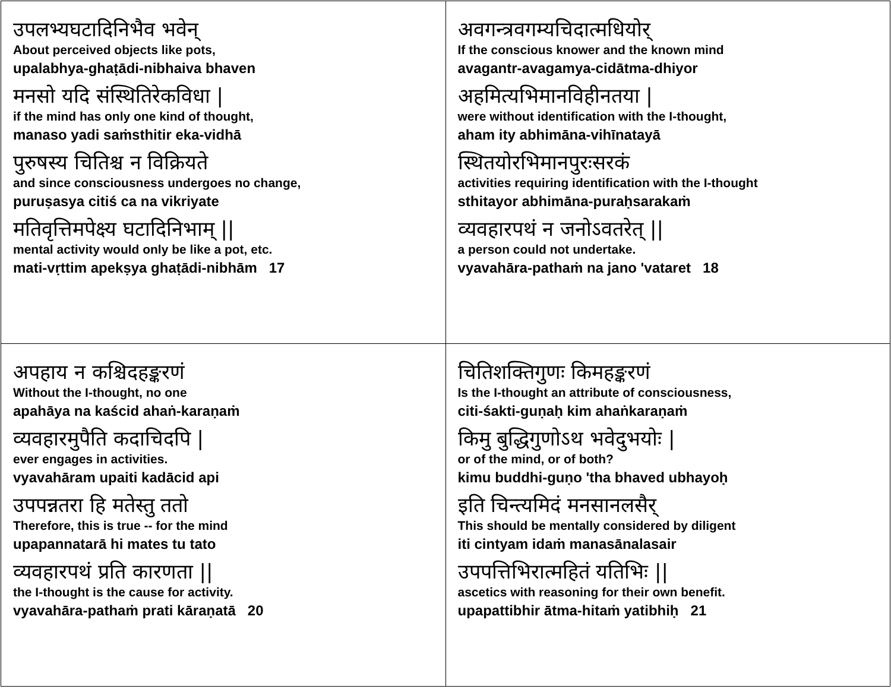| उपलभ्यघटादिनिभैव भवेन् About perceived objects like pots, upalabhya-ghaṭādi-nibhaiva bhaven मनसो यदि संस्थितिरेकविधा / if the mind has only one kind of thought, manaso yadi saṁsthitir eka-vidhā पुरुषस्य चितिश्च न विक्रियते and since consciousness undergoes no change, puruṣasya citiś ca na vikriyate मतिवृत्तिमपेक्ष्य घटादिनिभाम् // mental activity would only be like a pot, etc. mati-vṛttim apekṣya ghaṭādi-nibhām 17 | अवगन्त्रवगम्यचिदात्मधियोर् If the conscious knower and the known mind avagantr-avagamya-cidātma-dhiyor अहमित्यभिमानविहीनतया / were without identification with the I-thought, aham ity abhimāna-vihīnatayā स्थितयोरभिमानपुरःसरकं activities requiring identification with the I-thought sthitayor abhimāna-puraḥsarakaṁ व्यवहारपथं न जनोऽवतरेत् // a person could not undertake. vyavahāra-pathaṁ na jano 'vataret 18 |
| अपहाय न कश्चिदहङ्करणं Without the I-thought, no one apahāya na kaścid ahaṅ-karaṇaṁ व्यवहारमुपैति कदाचिदपि / ever engages in activities. vyavahāram upaiti kadācid api उपपन्नतरा हि मतेस्तु ततो Therefore, this is true -- for the mind upapannatarā hi mates tu tato व्यवहारपथं प्रति कारणता // the I-thought is the cause for activity. vyavahāra-pathaṁ prati kāraṇatā 20 | चितिशक्तिगुणः किमहङ्करणं Is the I-thought an attribute of consciousness, citi-śakti-guṇaḥ kim ahaṅkaraṇaṁ किमु बुद्धिगुणोऽथ भवेदुभयोः / or of the mind, or of both? kimu buddhi-guṇo 'tha bhaved ubhayoḥ इति चिन्त्यमिदं मनसानलसैर् This should be mentally considered by diligent iti cintyam idaṁ manasānalasair उपपत्तिभिरात्महितं यतिभिः // ascetics with reasoning for their own benefit. upapattibhir ātma-hitaṁ yatibhiḥ 21 |